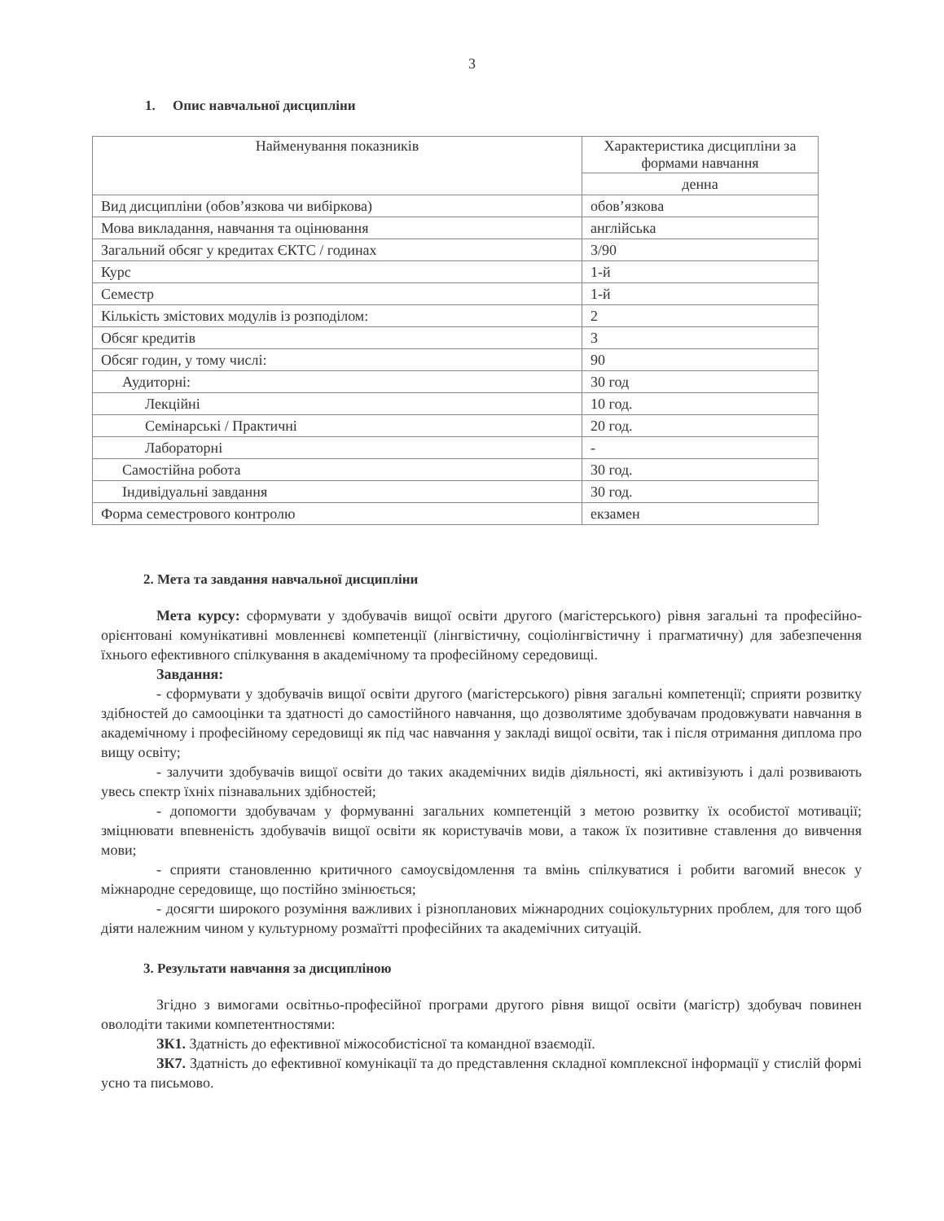3
1. Опис навчальної дисципліни
| Найменування показників | Характеристика дисципліни за формами навчання |
| --- | --- |
| | денна |
| Вид дисципліни (обов’язкова чи вибіркова) | обов’язкова |
| Мова викладання, навчання та оцінювання | англійська |
| Загальний обсяг у кредитах ЄКТС / годинах | 3/90 |
| Курс | 1-й |
| Семестр | 1-й |
| Кількість змістових модулів із розподілом: | 2 |
| Обсяг кредитів | 3 |
| Обсяг годин, у тому числі: | 90 |
| Аудиторні: | 30 год |
| Лекційні | 10 год. |
| Семінарські / Практичні | 20 год. |
| Лабораторні | - |
| Самостійна робота | 30 год. |
| Індивідуальні завдання | 30 год. |
| Форма семестрового контролю | екзамен |
2. Мета та завдання навчальної дисципліни
Мета курсу: сформувати у здобувачів вищої освіти другого (магістерського) рівня загальні та професійно-орієнтовані комунікативні мовленнєві компетенції (лінгвістичну, соціолінгвістичну і прагматичну) для забезпечення їхнього ефективного спілкування в академічному та професійному середовищі.
Завдання:
- сформувати у здобувачів вищої освіти другого (магістерського) рівня загальні компетенції; сприяти розвитку здібностей до самооцінки та здатності до самостійного навчання, що дозволятиме здобувачам продовжувати навчання в академічному і професійному середовищі як під час навчання у закладі вищої освіти, так і після отримання диплома про вищу освіту;
- залучити здобувачів вищої освіти до таких академічних видів діяльності, які активізують і далі розвивають увесь спектр їхніх пізнавальних здібностей;
- допомогти здобувачам у формуванні загальних компетенцій з метою розвитку їх особистої мотивації; зміцнювати впевненість здобувачів вищої освіти як користувачів мови, а також їх позитивне ставлення до вивчення мови;
- сприяти становленню критичного самоусвідомлення та вмінь спілкуватися і робити вагомий внесок у міжнародне середовище, що постійно змінюється;
- досягти широкого розуміння важливих і різнопланових міжнародних соціокультурних проблем, для того щоб діяти належним чином у культурному розмаїтті професійних та академічних ситуацій.
3. Результати навчання за дисципліною
Згідно з вимогами освітньо-професійної програми другого рівня вищої освіти (магістр) здобувач повинен оволодіти такими компетентностями:
ЗК1. Здатність до ефективної міжособистісної та командної взаємодії.
ЗК7. Здатність до ефективної комунікації та до представлення складної комплексної інформації у стислій формі усно та письмово.